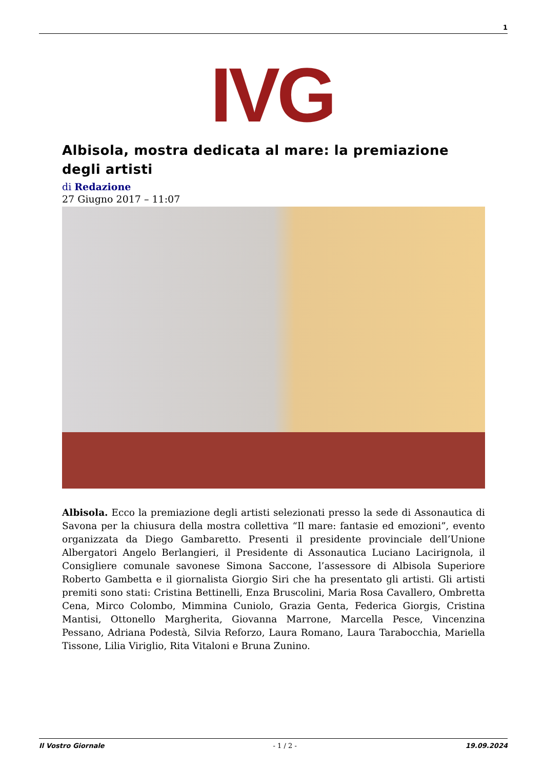1
IVG
Albisola, mostra dedicata al mare: la premiazione degli artisti
di Redazione
27 Giugno 2017 – 11:07
Albisola. Ecco la premiazione degli artisti selezionati presso la sede di Assonautica di Savona per la chiusura della mostra collettiva “Il mare: fantasie ed emozioni”, evento organizzata da Diego Gambaretto. Presenti il presidente provinciale dell’Unione Albergatori Angelo Berlangieri, il Presidente di Assonautica Luciano Lacirignola, il Consigliere comunale savonese Simona Saccone, l’assessore di Albisola Superiore Roberto Gambetta e il giornalista Giorgio Siri che ha presentato gli artisti. Gli artisti premiti sono stati: Cristina Bettinelli, Enza Bruscolini, Maria Rosa Cavallero, Ombretta Cena, Mirco Colombo, Mimmina Cuniolo, Grazia Genta, Federica Giorgis, Cristina Mantisi, Ottonello Margherita, Giovanna Marrone, Marcella Pesce, Vincenzina Pessano, Adriana Podestà, Silvia Reforzo, Laura Romano, Laura Tarabocchia, Mariella Tissone, Lilia Viriglio, Rita Vitaloni e Bruna Zunino.
Il Vostro Giornale - 1 / 2 - 19.09.2024